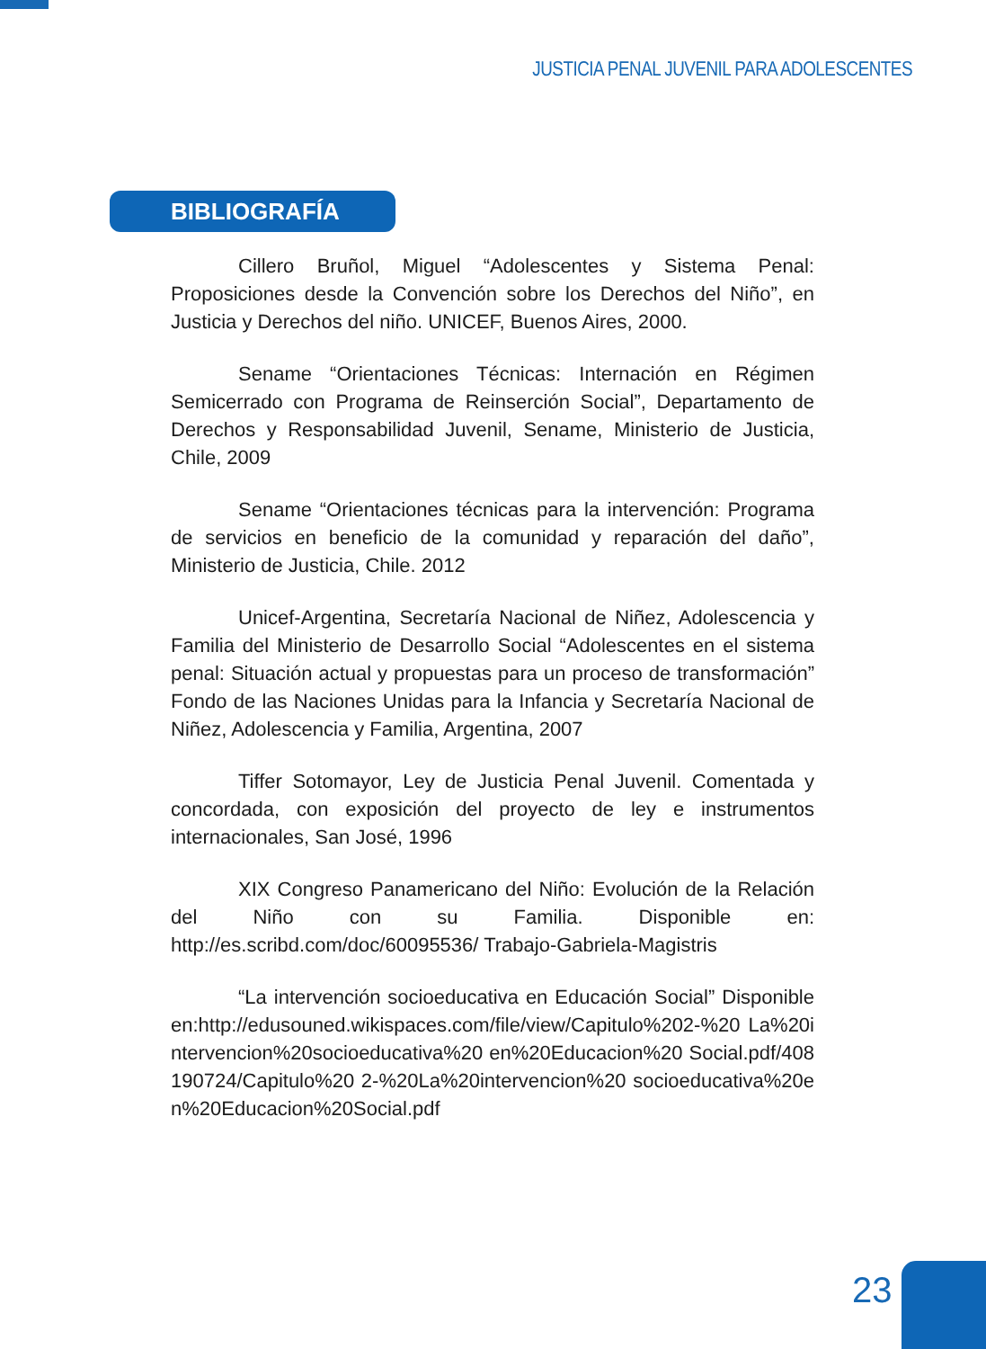JUSTICIA PENAL JUVENIL PARA ADOLESCENTES
BIBLIOGRAFÍA
Cillero Bruñol, Miguel “Adolescentes y Sistema Penal: Proposiciones desde la Convención sobre los Derechos del Niño”, en Justicia y Derechos del niño. UNICEF, Buenos Aires, 2000.
Sename “Orientaciones Técnicas: Internación en Régimen Semicerrado con Programa de Reinserción Social”, Departamento de Derechos y Responsabilidad Juvenil, Sename, Ministerio de Justicia, Chile, 2009
Sename “Orientaciones técnicas para la intervención: Programa de servicios en beneficio de la comunidad y reparación del daño”, Ministerio de Justicia, Chile. 2012
Unicef-Argentina, Secretaría Nacional de Niñez, Adolescencia y Familia del Ministerio de Desarrollo Social “Adolescentes en el sistema penal: Situación actual y propuestas para un proceso de transformación” Fondo de las Naciones Unidas para la Infancia y Secretaría Nacional de Niñez, Adolescencia y Familia, Argentina, 2007
Tiffer Sotomayor, Ley de Justicia Penal Juvenil. Comentada y concordada, con exposición del proyecto de ley e instrumentos internacionales, San José, 1996
XIX Congreso Panamericano del Niño: Evolución de la Relación del Niño con su Familia. Disponible en: http://es.scribd.com/doc/60095536/ Trabajo-Gabriela-Magistris
“La intervención socioeducativa en Educación Social” Disponible en:http://edusouned.wikispaces.com/file/view/Capitulo%202-%20 La%20intervencion%20socioeducativa%20 en%20Educacion%20 Social.pdf/408190724/Capitulo%20 2-%20La%20intervencion%20 socioeducativa%20en%20Educacion%20Social.pdf
23